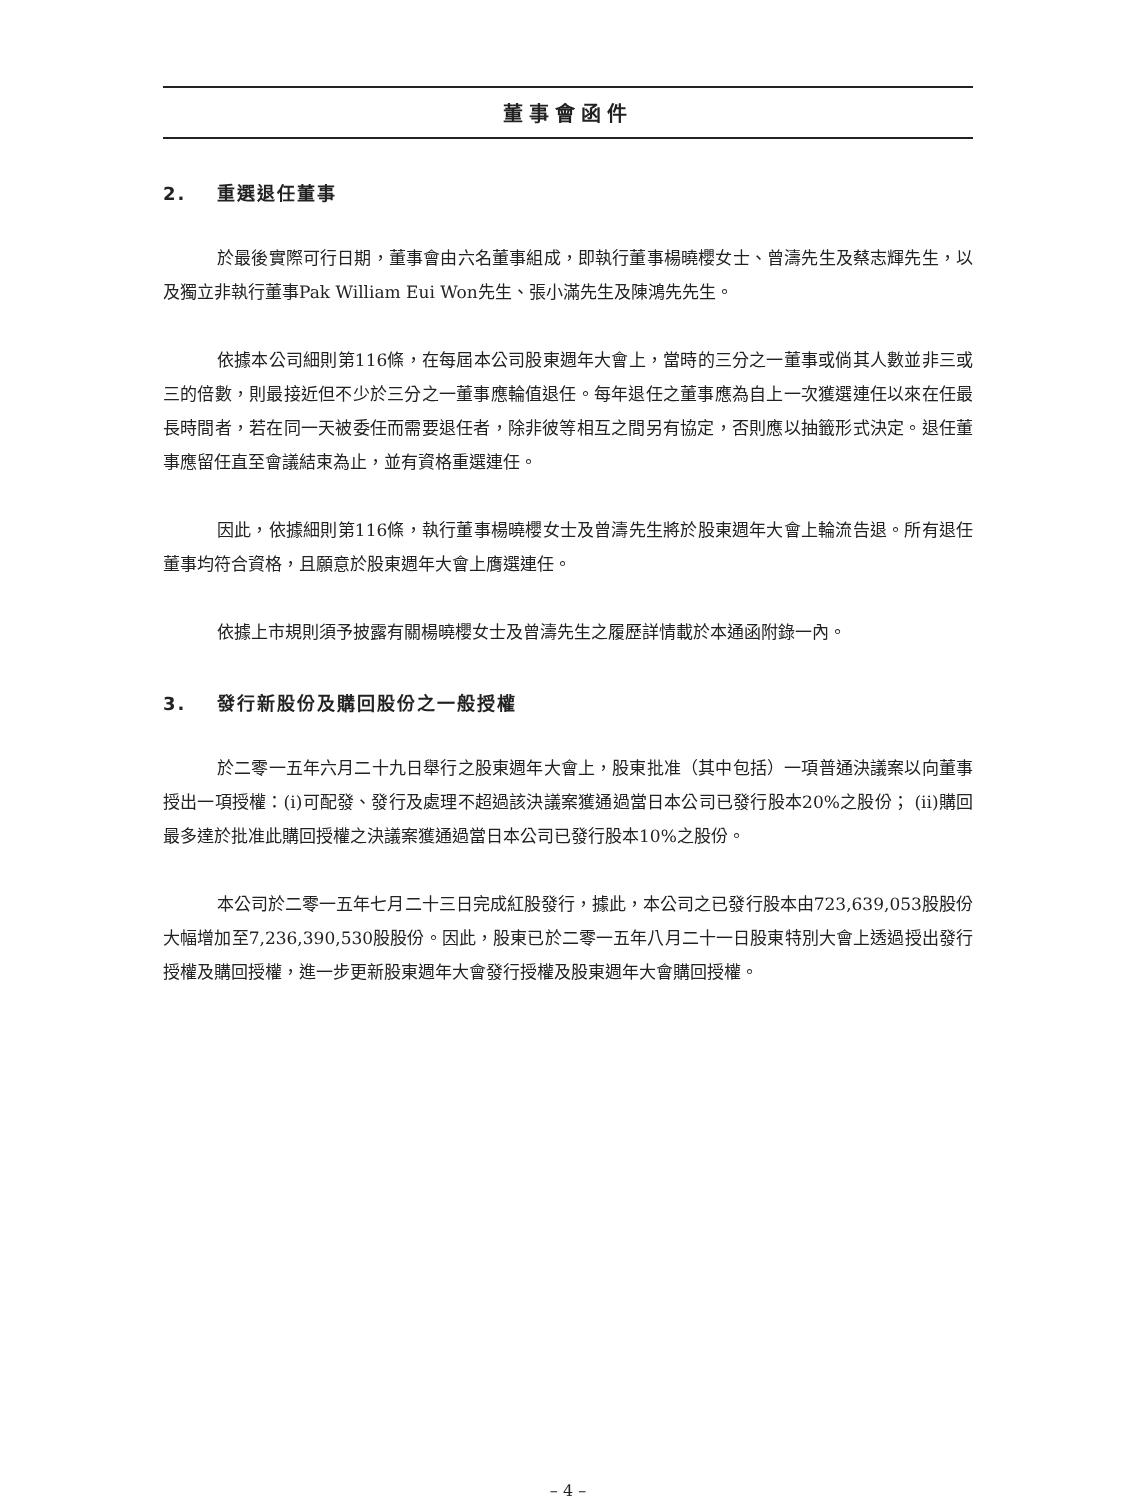董事會函件
2. 重選退任董事
於最後實際可行日期，董事會由六名董事組成，即執行董事楊曉櫻女士、曾濤先生及蔡志輝先生，以及獨立非執行董事Pak William Eui Won先生、張小滿先生及陳鴻先先生。
依據本公司細則第116條，在每屆本公司股東週年大會上，當時的三分之一董事或倘其人數並非三或三的倍數，則最接近但不少於三分之一董事應輪值退任。每年退任之董事應為自上一次獲選連任以來在任最長時間者，若在同一天被委任而需要退任者，除非彼等相互之間另有協定，否則應以抽籤形式決定。退任董事應留任直至會議結束為止，並有資格重選連任。
因此，依據細則第116條，執行董事楊曉櫻女士及曾濤先生將於股東週年大會上輪流告退。所有退任董事均符合資格，且願意於股東週年大會上膺選連任。
依據上市規則須予披露有關楊曉櫻女士及曾濤先生之履歷詳情載於本通函附錄一內。
3. 發行新股份及購回股份之一般授權
於二零一五年六月二十九日舉行之股東週年大會上，股東批准（其中包括）一項普通決議案以向董事授出一項授權：(i)可配發、發行及處理不超過該決議案獲通過當日本公司已發行股本20%之股份； (ii)購回最多達於批准此購回授權之決議案獲通過當日本公司已發行股本10%之股份。
本公司於二零一五年七月二十三日完成紅股發行，據此，本公司之已發行股本由723,639,053股股份大幅增加至7,236,390,530股股份。因此，股東已於二零一五年八月二十一日股東特別大會上透過授出發行授權及購回授權，進一步更新股東週年大會發行授權及股東週年大會購回授權。
– 4 –